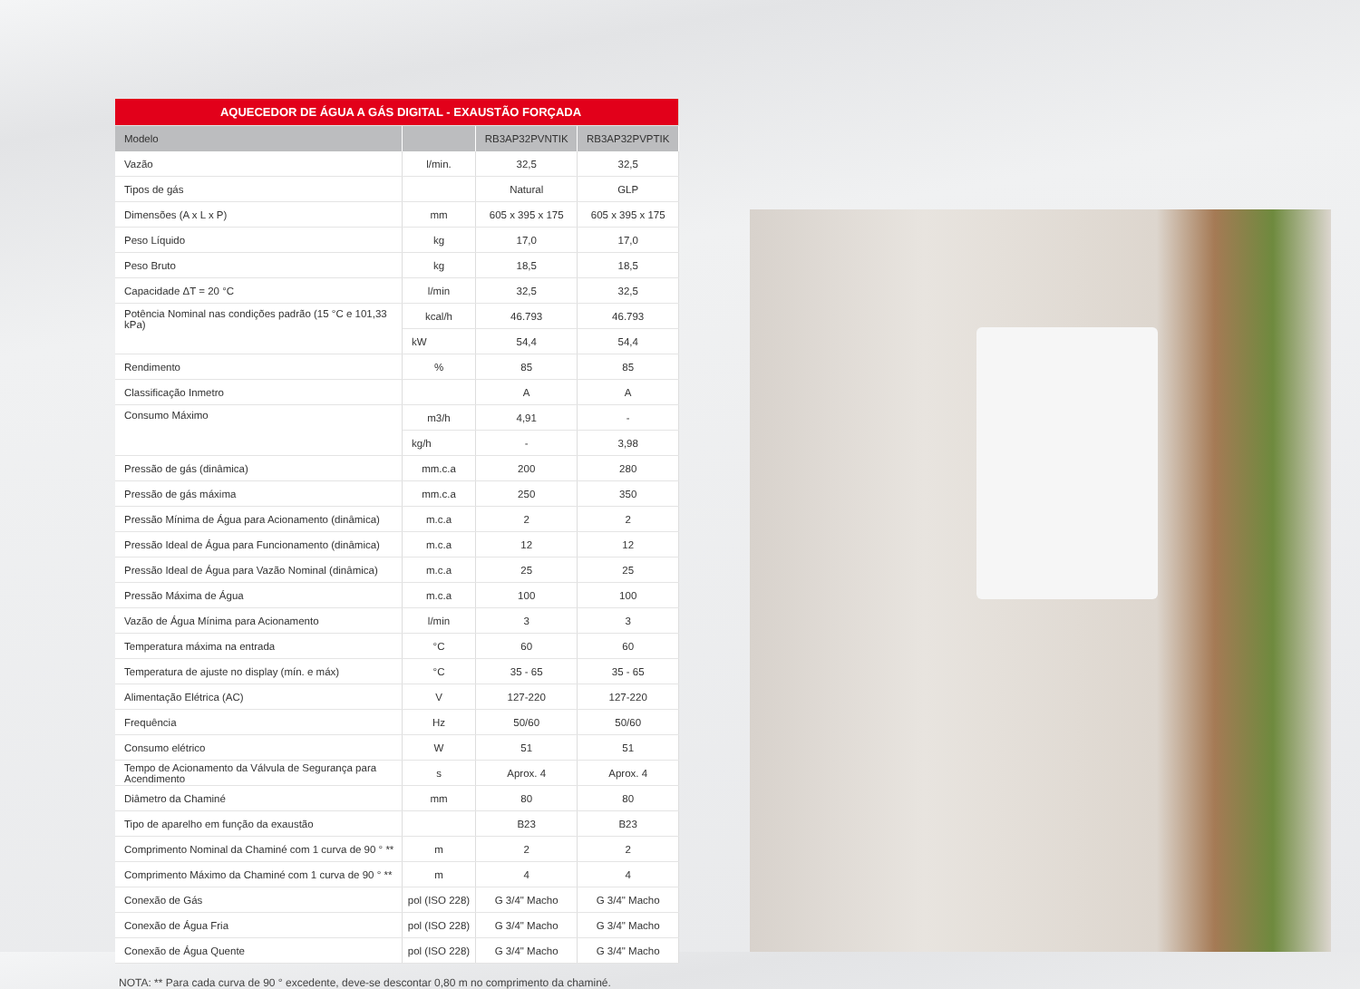| AQUECEDOR DE ÁGUA A GÁS DIGITAL - EXAUSTÃO FORÇADA | | | |
| Modelo | | RB3AP32PVNTIK | RB3AP32PVPTIK |
| Vazão | l/min. | 32,5 | 32,5 |
| Tipos de gás | | Natural | GLP |
| Dimensões (A x L x P) | mm | 605 x 395 x 175 | 605 x 395 x 175 |
| Peso Líquido | kg | 17,0 | 17,0 |
| Peso Bruto | kg | 18,5 | 18,5 |
| Capacidade ΔT = 20 °C | l/min | 32,5 | 32,5 |
| Potência Nominal nas condições padrão (15 °C e 101,33 kPa) | kcal/h | 46.793 | 46.793 |
| | kW | 54,4 | 54,4 |
| Rendimento | % | 85 | 85 |
| Classificação Inmetro | | A | A |
| Consumo Máximo | m3/h | 4,91 | - |
| | kg/h | - | 3,98 |
| Pressão de gás (dinâmica) | mm.c.a | 200 | 280 |
| Pressão de gás máxima | mm.c.a | 250 | 350 |
| Pressão Mínima de Água para Acionamento (dinâmica) | m.c.a | 2 | 2 |
| Pressão Ideal de Água para Funcionamento (dinâmica) | m.c.a | 12 | 12 |
| Pressão Ideal de Água para Vazão Nominal (dinâmica) | m.c.a | 25 | 25 |
| Pressão Máxima de Água | m.c.a | 100 | 100 |
| Vazão de Água Mínima para Acionamento | l/min | 3 | 3 |
| Temperatura máxima na entrada | °C | 60 | 60 |
| Temperatura de ajuste no display (mín. e máx) | °C | 35 - 65 | 35 - 65 |
| Alimentação Elétrica (AC) | V | 127-220 | 127-220 |
| Frequência | Hz | 50/60 | 50/60 |
| Consumo elétrico | W | 51 | 51 |
| Tempo de Acionamento da Válvula de Segurança para Acendimento | s | Aprox. 4 | Aprox. 4 |
| Diâmetro da Chaminé | mm | 80 | 80 |
| Tipo de aparelho em função da exaustão | | B23 | B23 |
| Comprimento Nominal da Chaminé com 1 curva de 90 ° ** | m | 2 | 2 |
| Comprimento Máximo da Chaminé com 1 curva de 90 ° ** | m | 4 | 4 |
| Conexão de Gás | pol (ISO 228) | G 3/4" Macho | G 3/4" Macho |
| Conexão de Água Fria | pol (ISO 228) | G 3/4" Macho | G 3/4" Macho |
| Conexão de Água Quente | pol (ISO 228) | G 3/4" Macho | G 3/4" Macho |
NOTA: ** Para cada curva de 90 ° excedente, deve-se descontar 0,80 m no comprimento da chaminé.